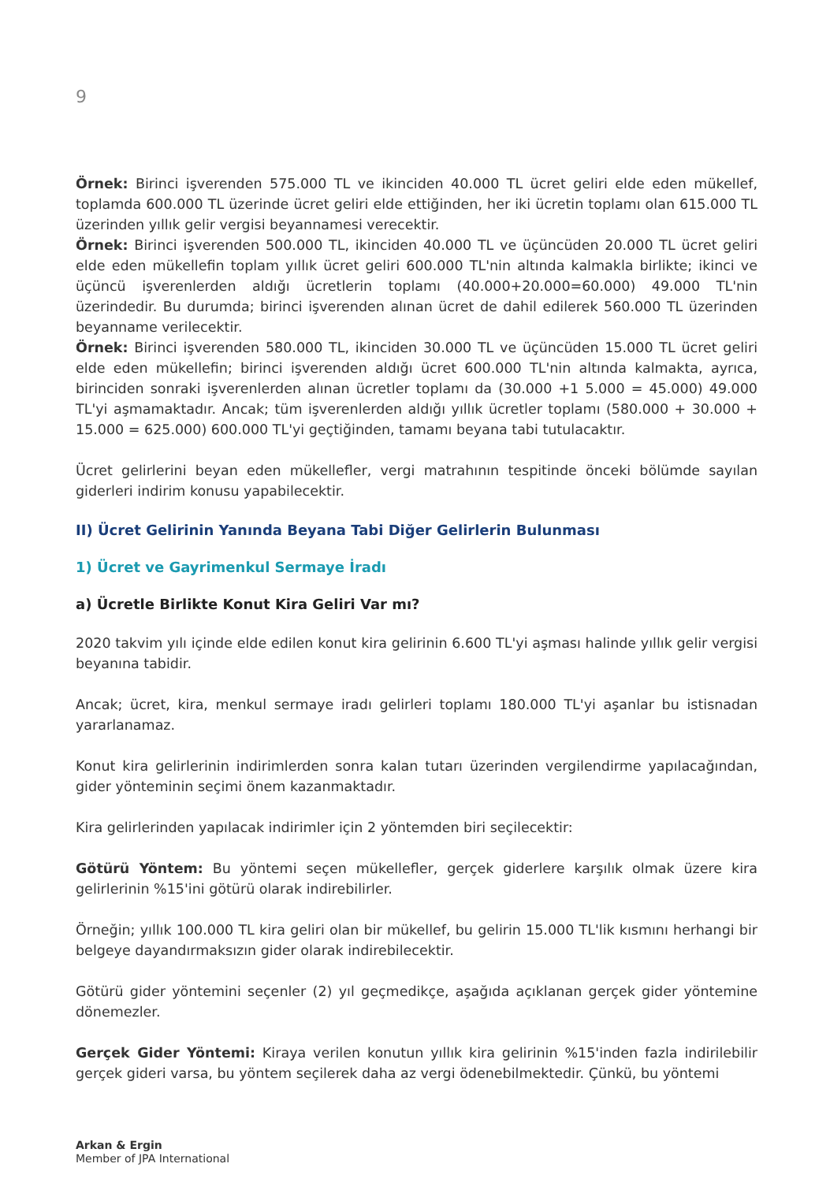9
Örnek: Birinci işverenden 575.000 TL ve ikinciden 40.000 TL ücret geliri elde eden mükellef, toplamda 600.000 TL üzerinde ücret geliri elde ettiğinden, her iki ücretin toplamı olan 615.000 TL üzerinden yıllık gelir vergisi beyannamesi verecektir.
Örnek: Birinci işverenden 500.000 TL, ikinciden 40.000 TL ve üçüncüden 20.000 TL ücret geliri elde eden mükellefin toplam yıllık ücret geliri 600.000 TL'nin altında kalmakla birlikte; ikinci ve üçüncü işverenlerden aldığı ücretlerin toplamı (40.000+20.000=60.000) 49.000 TL'nin üzerindedir. Bu durumda; birinci işverenden alınan ücret de dahil edilerek 560.000 TL üzerinden beyanname verilecektir.
Örnek: Birinci işverenden 580.000 TL, ikinciden 30.000 TL ve üçüncüden 15.000 TL ücret geliri elde eden mükellefin; birinci işverenden aldığı ücret 600.000 TL'nin altında kalmakta, ayrıca, birinciden sonraki işverenlerden alınan ücretler toplamı da (30.000 +1 5.000 = 45.000) 49.000 TL'yi aşmamaktadır. Ancak; tüm işverenlerden aldığı yıllık ücretler toplamı (580.000 + 30.000 + 15.000 = 625.000) 600.000 TL'yi geçtiğinden, tamamı beyana tabi tutulacaktır.
Ücret gelirlerini beyan eden mükellefler, vergi matrahının tespitinde önceki bölümde sayılan giderleri indirim konusu yapabilecektir.
II) Ücret Gelirinin Yanında Beyana Tabi Diğer Gelirlerin Bulunması
1) Ücret ve Gayrimenkul Sermaye İradı
a) Ücretle Birlikte Konut Kira Geliri Var mı?
2020 takvim yılı içinde elde edilen konut kira gelirinin 6.600 TL'yi aşması halinde yıllık gelir vergisi beyanına tabidir.
Ancak; ücret, kira, menkul sermaye iradı gelirleri toplamı 180.000 TL'yi aşanlar bu istisnadan yararlanamaz.
Konut kira gelirlerinin indirimlerden sonra kalan tutarı üzerinden vergilendirme yapılacağından, gider yönteminin seçimi önem kazanmaktadır.
Kira gelirlerinden yapılacak indirimler için 2 yöntemden biri seçilecektir:
Götürü Yöntem: Bu yöntemi seçen mükellefler, gerçek giderlere karşılık olmak üzere kira gelirlerinin %15'ini götürü olarak indirebilirler.
Örneğin; yıllık 100.000 TL kira geliri olan bir mükellef, bu gelirin 15.000 TL'lik kısmını herhangi bir belgeye dayandırmaksızın gider olarak indirebilecektir.
Götürü gider yöntemini seçenler (2) yıl geçmedikçe, aşağıda açıklanan gerçek gider yöntemine dönemezler.
Gerçek Gider Yöntemi: Kiraya verilen konutun yıllık kira gelirinin %15'inden fazla indirilebilir gerçek gideri varsa, bu yöntem seçilerek daha az vergi ödenebilmektedir. Çünkü, bu yöntemi
Arkan & Ergin
Member of JPA International